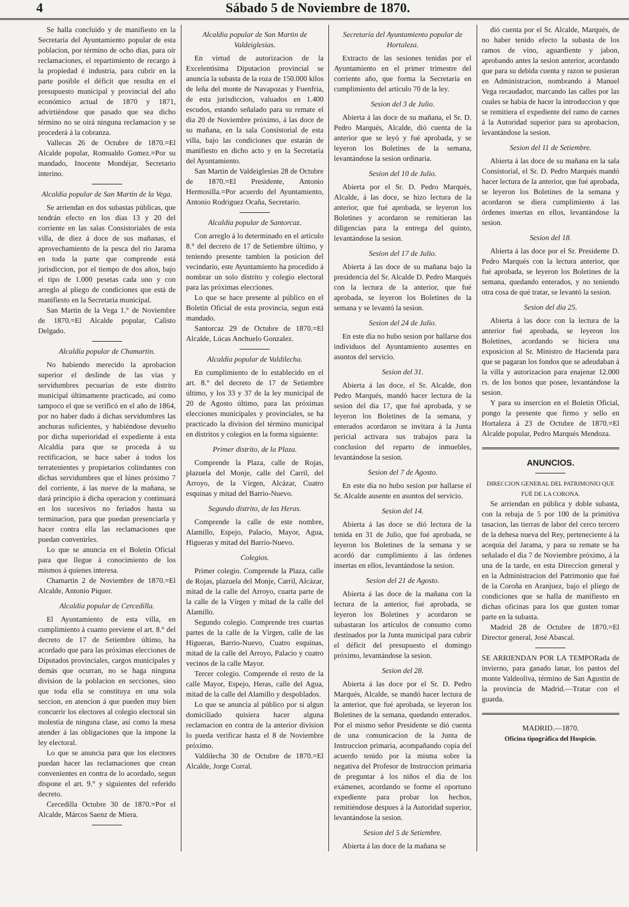4 Sábado 5 de Noviembre de 1870.
Se halla concluido y de manifiesto en la Secretaría del Ayuntamiento popular de esta poblacion, por término de ocho dias, para oir reclamaciones, el repartimiento de recargo á la propiedad é industria, para cubrir en la parte posible el déficit que resulta en el presupuesto municipal y provincial del año económico actual de 1870 y 1871, advirtiéndose que pasado que sea dicho término no se oirá ninguna reclamacion y se procederá á la cobranza.
Vallecas 26 de Octubre de 1870.=El Alcalde popular, Romualdo Gomez.=Por su mandado, Inocente Mondéjar, Secretario interino.
Alcaldía popular de San Martin de la Vega.
Se arriendan en dos subastas públicas, que tendrán efecto en los dias 13 y 20 del corriente en las salas Consistoriales de esta villa, de diez á doce de sus mañanas, el aprovechamiento de la pesca del rio Jarama en toda la parte que comprende está jurisdiccion, por el tiempo de dos años, bajo el tipo de 1.000 pesetas cada uno y con arreglo al pliego de condiciones que está de manifiesto en la Secretaría municipal.
San Martin de la Vega 1.° de Noviembre de 1870.=El Alcalde popular, Calisto Delgado.
Alcaldía popular de Chamartin.
No habiendo merecido la aprobacion superior el deslinde de las vías y servidumbres pecuarias de este distrito municipal últimamente practicado, así como tampoco el que se verificó en el año de 1864, por no haber dado á dichas servidumbres las anchuras suficientes, y habiéndose devuelto por dicha superioridad el expediente á esta Alcaldía para que se proceda á su rectificacion, se hace saber á todos los terratenientes y propietarios colindantes con dichas servidumbres que el lúnes próximo 7 del corriente, á las nueve de la mañana, se dará principio á dicha operacion y continuará en los sucesivos no feriados hasta su terminacion, para que puedan presenciarla y hacer contra ella las reclamaciones que puedan convenirles.
Lo que se anuncia en el Boletin Oficial para que llegue á conocimiento de los mismos á quienes interesa.
Chamartin 2 de Noviembre de 1870.=El Alcalde, Antonio Piquer.
Alcaldía popular de Cercedilla.
El Ayuntamiento de esta villa, en cumplimiento á cuanto previene el art. 8.° del decreto de 17 de Setiembre último, ha acordado que para las próximas elecciones de Diputados provinciales, cargos municipales y demás que ocurran, no se haga ninguna division de la poblacion en secciones, sino que toda ella se constituya en una sola seccion, en atencion á que pueden muy bien concurrir los electores al colegio electoral sin molestia de ninguna clase, así como la mesa atender á las obligaciones que la impone la ley electoral.
Lo que se anuncia para que los electores puedan hacer las reclamaciones que crean convenientes en contra de lo acordado, segun dispone el art. 9.° y siguientes del referido decreto.
Cercedilla Octubre 30 de 1870.=Por el Alcalde, Márcos Saenz de Miera.
Alcaldía popular de San Martin de Valdeiglesias.
En virtud de autorizacion de la Excelentísima Diputacion provincial se anuncia la subasta de la roza de 150.000 kilos de leña del monte de Navapozas y Fuenfria, de esta jurisdiccion, valuados en 1.400 escudos, estando señalado para su remate el dia 20 de Noviembre próximo, á las doce de su mañana, en la sala Consistorial de esta villa, bajo las condiciones que estarán de manifiesto en dicho acto y en la Secretaría del Ayuntamiento.
San Martin de Valdeiglesias 28 de Octubre de 1870.=El Presidente, Antonio Hermosilla.=Por acuerdo del Ayuntamiento, Antonio Rodriguez Ocaña, Secretario.
Alcaldía popular de Santorcaz.
Con arreglo á lo determinado en el artículo 8.° del decreto de 17 de Setiembre último, y teniendo presente tambien la posicion del vecindario, este Ayuntamiento ha procedido á nombrar un solo distrito y colegio electoral para las próximas elecciones.
Lo que se hace presente al público en el Boletin Oficial de esta provincia, segun está mandado.
Santorcaz 29 de Octubre de 1870.=El Alcalde, Lúcas Anchuelo Gonzalez.
Alcaldía popular de Valdilecha.
En cumplimiento de lo establecido en el art. 8.° del decreto de 17 de Setiembre último, y los 33 y 37 de la ley municipal de 20 de Agosto último, para las próximas elecciones municipales y provinciales, se ha practicado la division del término municipal en distritos y colegios en la forma siguiente:
Primer distrito, de la Plaza.
Comprende la Plaza, calle de Rojas, plazuela del Monje, calle del Carril, del Arroyo, de la Vírgen, Alcázar, Cuatro esquinas y mitad del Barrio-Nuevo.
Segundo distrito, de las Heras.
Comprende la calle de este nombre, Alamillo, Espejo, Palacio, Mayor, Agua, Higueras y mitad del Barrio-Nuevo.
Colegios.
Primer colegio. Comprende la Plaza, calle de Rojas, plazuela del Monje, Carril, Alcázar, mitad de la calle del Arroyo, cuarta parte de la calle de la Vírgen y mitad de la calle del Alamillo.
Segundo colegio. Comprende tres cuartas partes de la calle de la Vírgen, calle de las Higueras, Barrio-Nuevo, Cuatro esquinas, mitad de la calle del Arroyo, Palacio y cuatro vecinos de la calle Mayor.
Tercer colegio. Comprende el resto de la calle Mayor, Espejo, Heras, calle del Agua, mitad de la calle del Alamillo y despoblados.
Lo que se anuncia al público por si algun domiciliado quisiera hacer alguna reclamacion en contra de la anterior division lo pueda verificar hasta el 8 de Noviembre próximo.
Valdilecha 30 de Octubre de 1870.=El Alcalde, Jorge Corral.
Secretaría del Ayuntamiento popular de Hortaleza.
Extracto de las sesiones tenidas por el Ayuntamiento en el primer trimestre del corriente año, que forma la Secretaría en cumplimiento del artículo 70 de la ley.
Sesion del 3 de Julio.
Abierta á las doce de su mañana, el Sr. D. Pedro Marqués, Alcalde, dió cuenta de la anterior que se leyó y fué aprobada, y se leyeron los Boletines de la semana, levantándose la sesion ordinaria.
Sesion del 10 de Julio.
Abierta por el Sr. D. Pedro Marqués, Alcalde, á las doce, se hizo lectura de la anterior, que fué aprobada, se leyeron los Boletines y acordaron se remitieran las diligencias para la entrega del quinto, levantándose la sesion.
Sesion del 17 de Julio.
Abierta á las doce de su mañana bajo la presidencia del Sr. Alcalde D. Pedro Marqués con la lectura de la anterior, que fué aprobada, se leyeron los Boletines de la semana y se levantó la sesion.
Sesion del 24 de Julio.
En este dia no hubo sesion por hallarse dos individuos del Ayuntamiento ausentes en asuntos del servicio.
Sesion del 31.
Abierta á las doce, el Sr. Alcalde, don Pedro Marqués, mandó hacer lectura de la sesion del dia 17, que fué aprobada, y se leyeron los Boletines de la semana, y enterados acordaron se invitara á la Junta pericial activara sus trabajos para la conclusion del reparto de inmuebles, levantándose la sesion.
Sesion del 7 de Agosto.
En este dia no hubo sesion por hallarse el Sr. Alcalde ausente en asuntos del servicio.
Sesion del 14.
Abierta á las doce se dió lectura de la tenida en 31 de Julio, que fué aprobada, se leyeron los Boletines de la semana y se acordó dar cumplimiento á las órdenes insertas en ellos, levantándose la sesion.
Sesion del 21 de Agosto.
Abierta á las doce de la mañana con la lectura de la anterior, fué aprobada, se leyeron los Boletines y acordaron se subastaran los artículos de consumo como destinados por la Junta municipal para cubrir el déficit del presupuesto el domingo próximo, levantándose la sesion.
Sesion del 28.
Abierta á las doce por el Sr. D. Pedro Marqués, Alcalde, se mandó hacer lectura de la anterior, que fué aprobada, se leyeron los Boletines de la semana, quedando enterados. Por el mismo señor Presidente se dió cuenta de una comunicacion de la Junta de Instruccion primaria, acompañando copia del acuerdo tenido por la misma sobre la negativa del Profesor de Instruccion primaria de preguntar á los niños el dia de los exámenes, acordando se forme el oportuno expediente para probar los hechos, remitiéndose despues á la Autoridad superior, levantándose la sesion.
Sesion del 5 de Setiembre.
Abierta á las doce de la mañana se
dió cuenta por el Sr. Alcalde, Marqués, de no haber tenido efecto la subasta de los ramos de vino, aguardiente y jabon, aprobando antes la sesion anterior, acordando que para su debida cuenta y razon se pusieran en Administracion, nombrando á Manuel Vega recaudador, marcando las calles por las cuales se habia de hacer la introduccion y que se remitiera el expediente del ramo de carnes á la Autoridad superior para su aprobacion, levantándose la sesion.
Sesion del 11 de Setiembre.
Abierta á las doce de su mañana en la sala Consistorial, el Sr. D. Pedro Marqués mandó hacer lectura de la anterior, que fué aprobada, se leyeron los Boletines de la semana y acordaron se diera cumplimiento á las órdenes insertas en ellos, levantándose la sesion.
Sesion del 18.
Abierta á las doce por el Sr. Presidente D. Pedro Marqués con la lectura anterior, que fué aprobada, se leyeron los Boletines de la semana, quedando enterados, y no teniendo otra cosa de qué tratar, se levantó la sesion.
Sesion del dia 25.
Abierta á las doce con la lectura de la anterior fué aprobada, se leyeron los Boletines, acordando se hiciera una exposicion al Sr. Ministro de Hacienda para que se pagaran los fondos que se adeudaban á la villa y autorizacion para enajenar 12.000 rs. de los bonos que posee, levantándose la sesion.
Y para su insercion en el Boletin Oficial, pongo la presente que firmo y sello en Hortaleza á 23 de Octubre de 1870.=El Alcalde popular, Pedro Marqués Mendoza.
ANUNCIOS.
DIRECCION GENERAL DEL PATRIMONIO QUE FUÉ DE LA CORONA.
Se arriendan en pública y doble subasta, con la rebaja de 5 por 100 de la primitiva tasacion, las tierras de labor del cerco tercero de la dehesa nueva del Rey, perteneciente á la acequia del Jarama, y para su remate se ha señalado el dia 7 de Noviembre próximo, á la una de la tarde, en esta Direccion general y en la Administracion del Patrimonio que fué de la Coroña en Aranjuez, bajo el pliego de condiciones que se halla de manifiesto en dichas oficinas para los que gusten tomar parte en la subasta.
Madrid 28 de Octubre de 1870.=El Director general, José Abascal.
SE ARRIENDAN POR LA TEMPORada de invierno, para ganado lanar, los pastos del monte Valdeoliva, término de San Agustin de la provincia de Madrid.—Tratar con el guarda.
MADRID.—1870.
Oficina tipográfica del Hospicio.